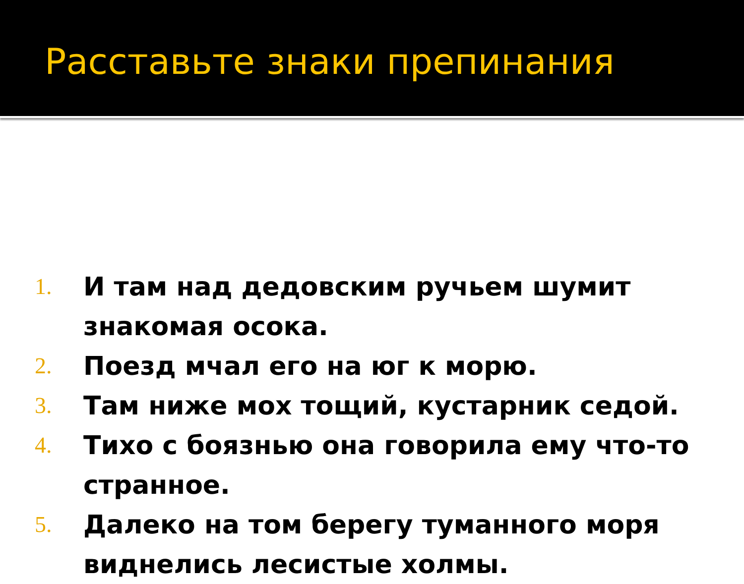Расставьте знаки препинания
1. И там над дедовским ручьем шумит знакомая осока.
2. Поезд мчал его на юг к морю.
3. Там ниже мох тощий, кустарник седой.
4. Тихо с боязнью она говорила ему что-то странное.
5. Далеко на том берегу туманного моря виднелись лесистые холмы.